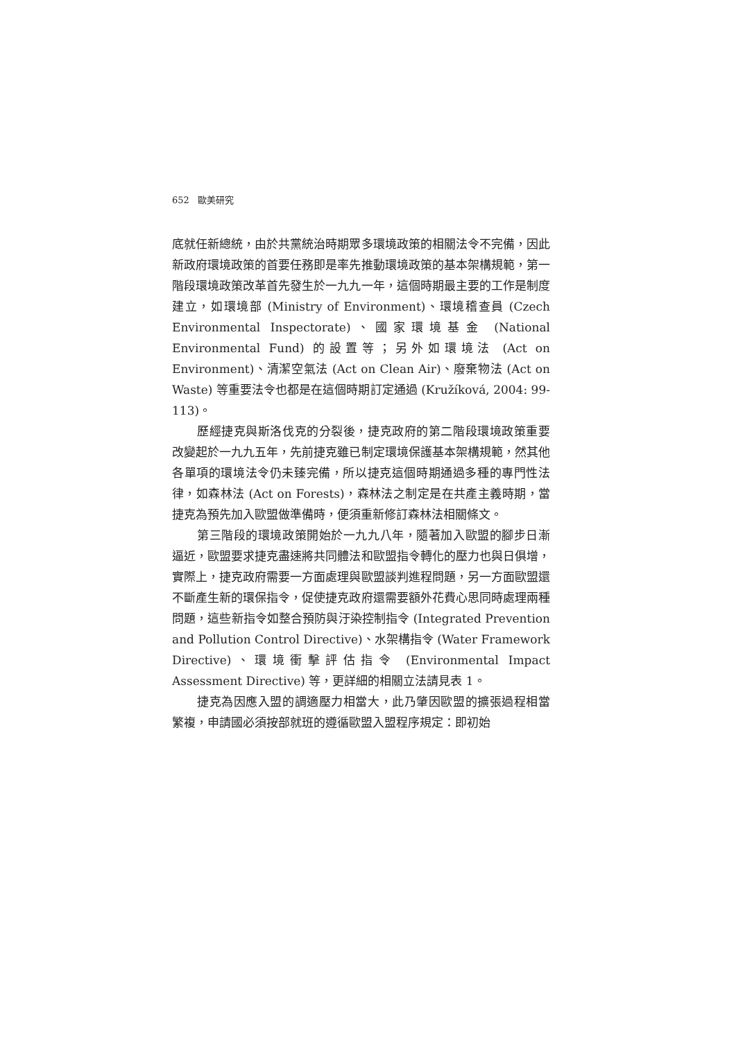652 歐美研究
底就任新總統，由於共黨統治時期眾多環境政策的相關法令不完備，因此新政府環境政策的首要任務即是率先推動環境政策的基本架構規範，第一階段環境政策改革首先發生於一九九一年，這個時期最主要的工作是制度建立，如環境部 (Ministry of Environment)、環境稽查員 (Czech Environmental Inspectorate)、國家環境基金 (National Environmental Fund) 的設置等；另外如環境法 (Act on Environment)、清潔空氣法 (Act on Clean Air)、廢棄物法 (Act on Waste) 等重要法令也都是在這個時期訂定通過 (Kružíková, 2004: 99-113)。
歷經捷克與斯洛伐克的分裂後，捷克政府的第二階段環境政策重要改變起於一九九五年，先前捷克雖已制定環境保護基本架構規範，然其他各單項的環境法令仍未臻完備，所以捷克這個時期通過多種的專門性法律，如森林法 (Act on Forests)，森林法之制定是在共產主義時期，當捷克為預先加入歐盟做準備時，便須重新修訂森林法相關條文。
第三階段的環境政策開始於一九九八年，隨著加入歐盟的腳步日漸逼近，歐盟要求捷克盡速將共同體法和歐盟指令轉化的壓力也與日俱增，實際上，捷克政府需要一方面處理與歐盟談判進程問題，另一方面歐盟還不斷產生新的環保指令，促使捷克政府還需要額外花費心思同時處理兩種問題，這些新指令如整合預防與汙染控制指令 (Integrated Prevention and Pollution Control Directive)、水架構指令 (Water Framework Directive)、環境衝擊評估指令 (Environmental Impact Assessment Directive) 等，更詳細的相關立法請見表 1。
捷克為因應入盟的調適壓力相當大，此乃肇因歐盟的擴張過程相當繁複，申請國必須按部就班的遵循歐盟入盟程序規定：即初始